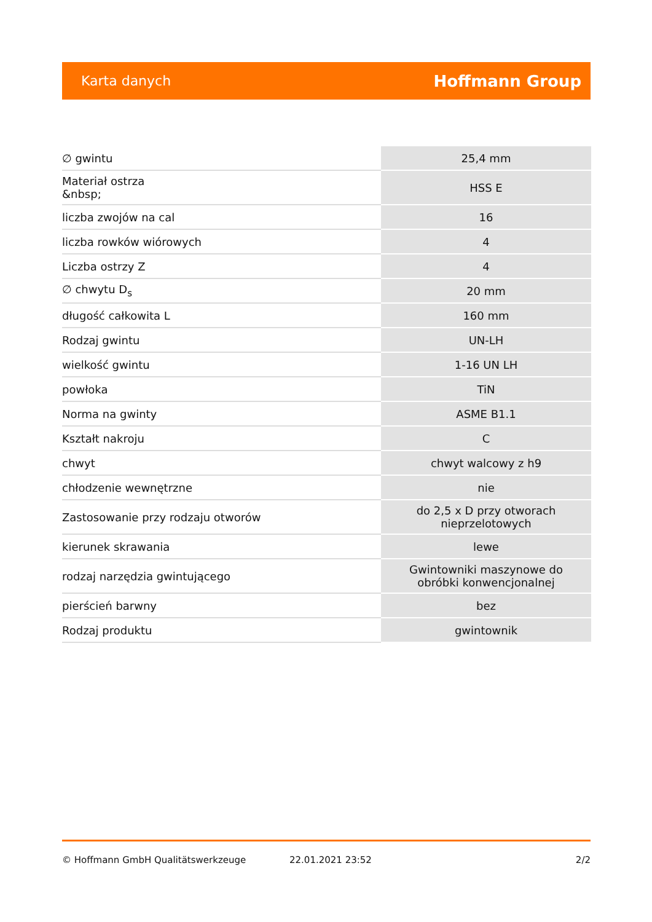Karta danych Hoffmann Group
| ∅ gwintu | 25,4 mm |
| Materiał ostrza &nbsp; | HSS E |
| liczba zwojów na cal | 16 |
| liczba rowków wiórowych | 4 |
| Liczba ostrzy Z | 4 |
| ∅ chwytu D<sub>s</sub> | 20 mm |
| długość całkowita L | 160 mm |
| Rodzaj gwintu | UN-LH |
| wielkość gwintu | 1-16 UN LH |
| powłoka | TiN |
| Norma na gwinty | ASME B1.1 |
| Kształt nakroju | C |
| chwyt | chwyt walcowy z h9 |
| chłodzenie wewnętrzne | nie |
| Zastosowanie przy rodzaju otworów | do 2,5 x D przy otworach nieprzelotowych |
| kierunek skrawania | lewe |
| rodzaj narzędzia gwintującego | Gwintowniki maszynowe do obróbki konwencjonalnej |
| pierścień barwny | bez |
| Rodzaj produktu | gwintownik |
© Hoffmann GmbH Qualitätswerkzeuge 22.01.2021 23:52 2/2